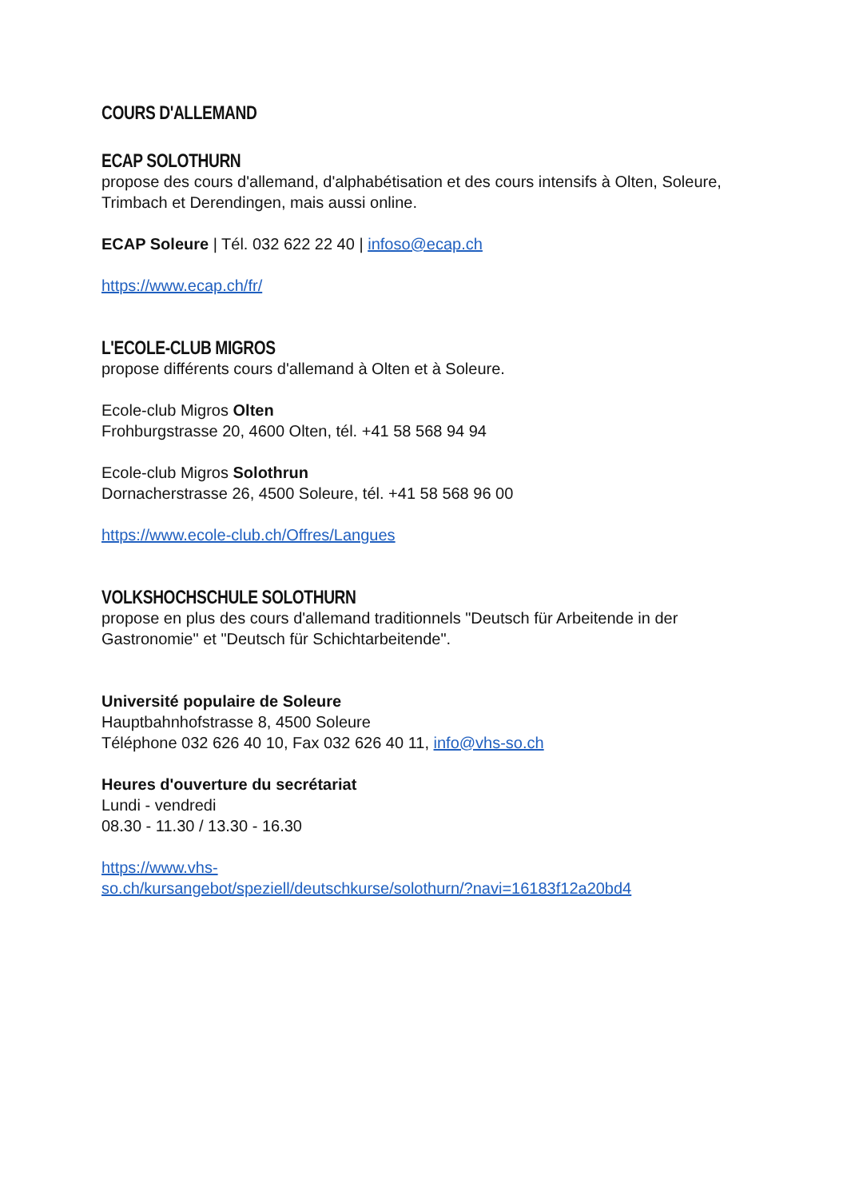COURS D'ALLEMAND
ECAP SOLOTHURN
propose des cours d'allemand, d'alphabétisation et des cours intensifs à Olten, Soleure, Trimbach et Derendingen, mais aussi online.
ECAP Soleure | Tél. 032 622 22 40 | infoso@ecap.ch
https://www.ecap.ch/fr/
L'ECOLE-CLUB MIGROS
propose différents cours d'allemand à Olten et à Soleure.
Ecole-club Migros Olten
Frohburgstrasse 20, 4600 Olten, tél. +41 58 568 94 94
Ecole-club Migros Solothrun
Dornacherstrasse 26, 4500 Soleure, tél. +41 58 568 96 00
https://www.ecole-club.ch/Offres/Langues
VOLKSHOCHSCHULE SOLOTHURN
propose en plus des cours d'allemand traditionnels "Deutsch für Arbeitende in der Gastronomie" et "Deutsch für Schichtarbeitende".
Université populaire de Soleure
Hauptbahnhofstrasse 8, 4500 Soleure
Téléphone 032 626 40 10, Fax 032 626 40 11, info@vhs-so.ch
Heures d'ouverture du secrétariat
Lundi - vendredi
08.30 - 11.30 / 13.30 - 16.30
https://www.vhs-
so.ch/kursangebot/speziell/deutschkurse/solothurn/?navi=16183f12a20bd4